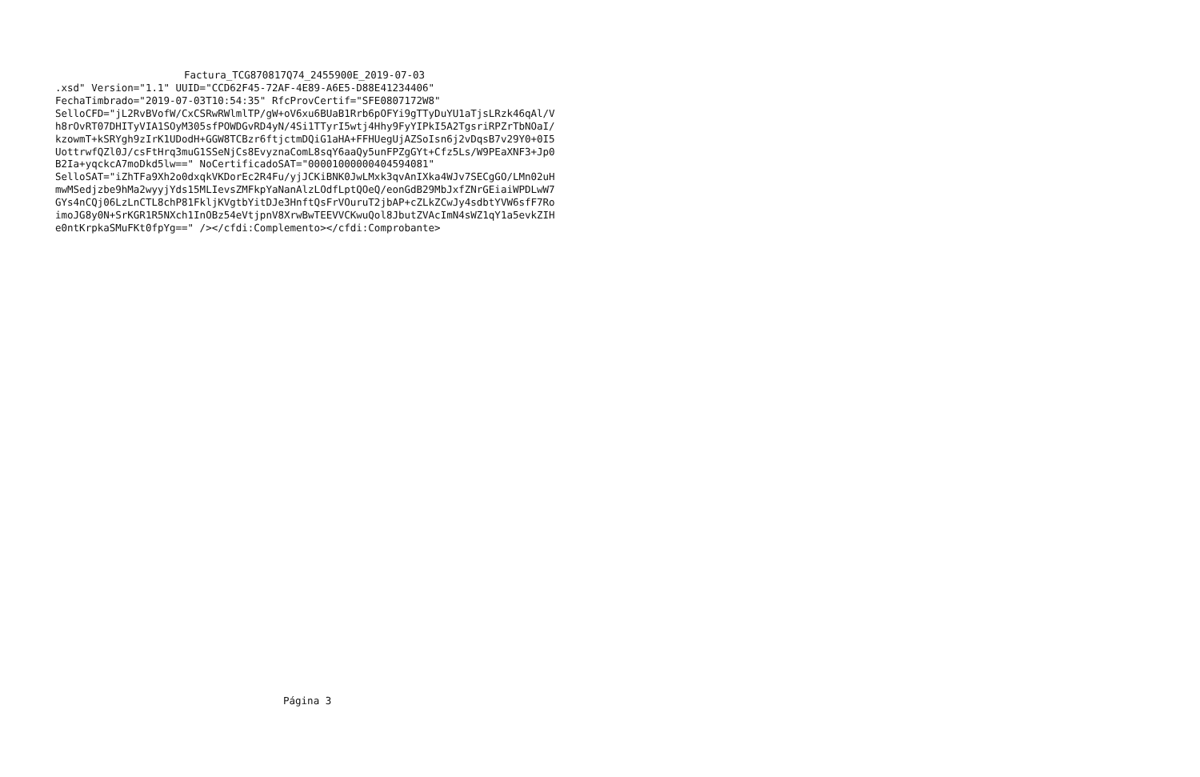Factura_TCG870817Q74_2455900E_2019-07-03
.xsd" Version="1.1" UUID="CCD62F45-72AF-4E89-A6E5-D88E41234406"
FechaTimbrado="2019-07-03T10:54:35" RfcProvCertif="SFE0807172W8"
SelloCFD="jL2RvBVofW/CxCSRwRWlmlTP/gW+oV6xu6BUaB1Rrb6pOFYi9gTTyDuYU1aTjsLRzk46qAl/V
h8rOvRT07DHITyVIA1SOyM305sfPOWDGvRD4yN/4Si1TTyrI5wtj4Hhy9FyYIPkI5A2TgsriRPZrTbNOaI/
kzowmT+kSRYgh9zIrK1UDodH+GGW8TCBzr6ftjctmDQiG1aHA+FFHUegUjAZSoIsn6j2vDqsB7v29Y0+0I5
UottrwfQZl0J/csFtHrq3muG1SSeNjCs8EvyznaComL8sqY6aaQy5unFPZgGYt+Cfz5Ls/W9PEaXNF3+Jp0
B2Ia+yqckcA7moDkd5lw==" NoCertificadoSAT="00001000000404594081"
SelloSAT="iZhTFa9Xh2o0dxqkVKDorEc2R4Fu/yjJCKiBNK0JwLMxk3qvAnIXka4WJv7SECgGO/LMn02uH
mwMSedjzbe9hMa2wyyjYds15MLIevsZMFkpYaNanAlzLOdfLptQOeQ/eonGdB29MbJxfZNrGEiaiWPDLwW7
GYs4nCQj06LzLnCTL8chP81FkljKVgtbYitDJe3HnftQsFrVOuruT2jbAP+cZLkZCwJy4sdbtYVW6sfF7Ro
imoJG8y0N+SrKGR1R5NXch1InOBz54eVtjpnV8XrwBwTEEVVCKwuQol8JbutZVAcImN4sWZ1qY1a5evkZIH
e0ntKrpkaSMuFKt0fpYg==" /></cfdi:Complemento></cfdi:Comprobante>
Página 3